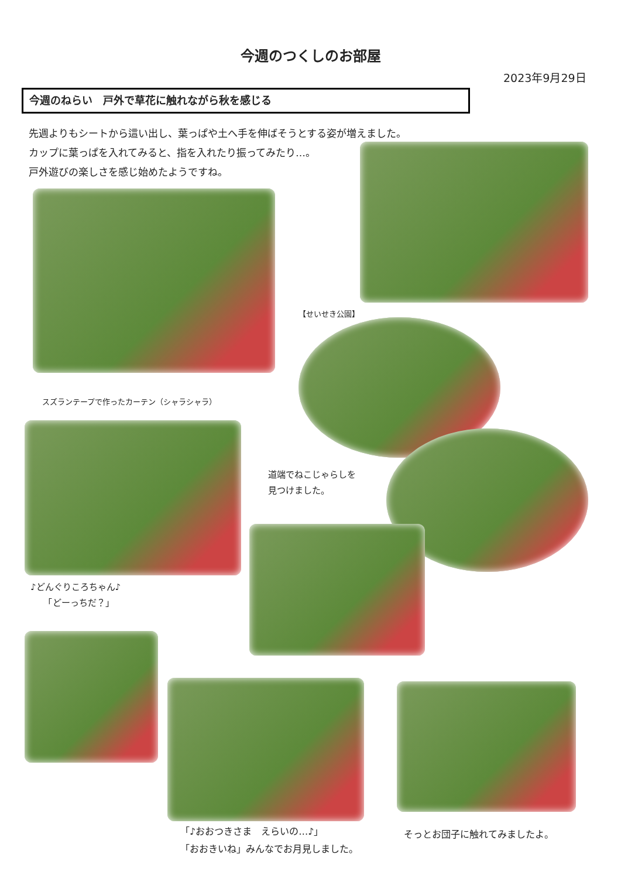今週のつくしのお部屋
2023年9月29日
今週のねらい　戸外で草花に触れながら秋を感じる
先週よりもシートから這い出し、葉っぱや土へ手を伸ばそうとする姿が増えました。
カップに葉っぱを入れてみると、指を入れたり振ってみたり…。
戸外遊びの楽しさを感じ始めたようですね。
【せいせき公園】
スズランテープで作ったカーテン（シャラシャラ）
道端でねこじゃらしを
見つけました。
♪どんぐりころちゃん♪
　　「どーっちだ？」
「♪おおつきさま　えらいの…♪」
「おおきいね」みんなでお月見しました。
そっとお団子に触れてみましたよ。